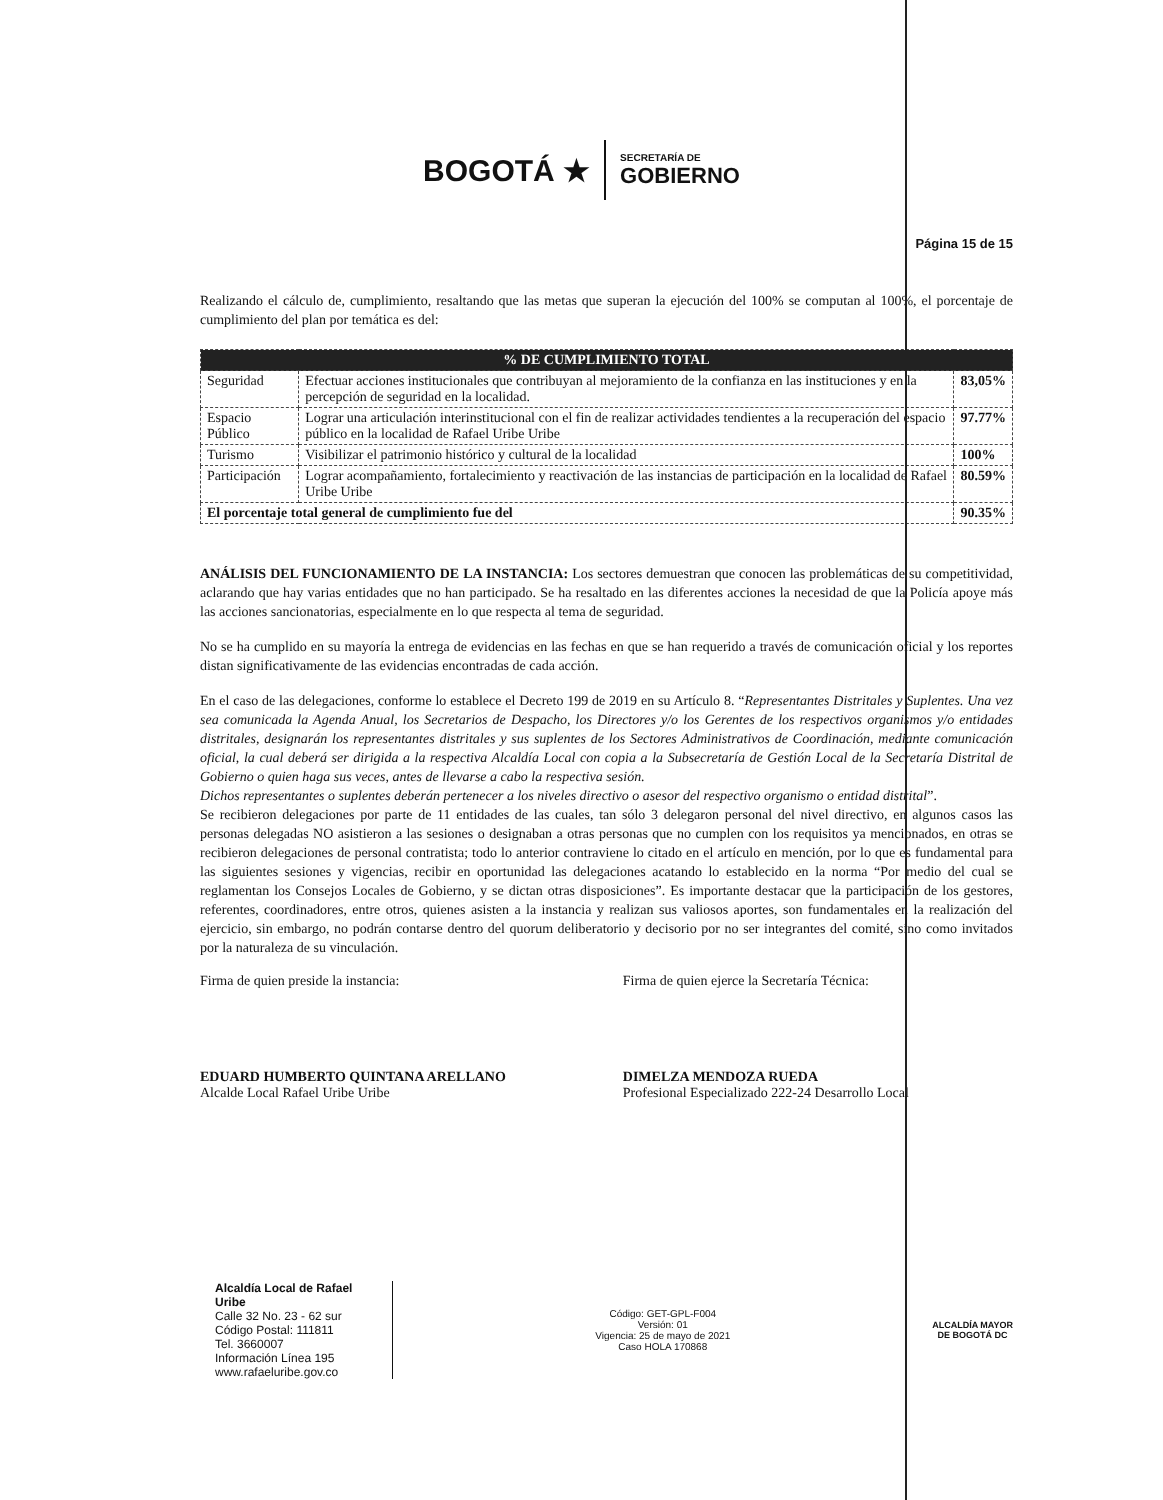BOGOTÁ ★
SECRETARÍA DE
GOBIERNO
Página 15 de 15
Realizando el cálculo de, cumplimiento, resaltando que las metas que superan la ejecución del 100% se computan al 100%, el porcentaje de cumplimiento del plan por temática es del:
| % DE CUMPLIMIENTO TOTAL | | |
| --- | --- | --- |
| Seguridad | Efectuar acciones institucionales que contribuyan al mejoramiento de la confianza en las instituciones y en la percepción de seguridad en la localidad. | 83,05% |
| Espacio Público | Lograr una articulación interinstitucional con el fin de realizar actividades tendientes a la recuperación del espacio público en la localidad de Rafael Uribe Uribe | 97.77% |
| Turismo | Visibilizar el patrimonio histórico y cultural de la localidad | 100% |
| Participación | Lograr acompañamiento, fortalecimiento y reactivación de las instancias de participación en la localidad de Rafael Uribe Uribe | 80.59% |
| El porcentaje total general de cumplimiento fue del | | 90.35% |
ANÁLISIS DEL FUNCIONAMIENTO DE LA INSTANCIA: Los sectores demuestran que conocen las problemáticas de su competitividad, aclarando que hay varias entidades que no han participado. Se ha resaltado en las diferentes acciones la necesidad de que la Policía apoye más las acciones sancionatorias, especialmente en lo que respecta al tema de seguridad.
No se ha cumplido en su mayoría la entrega de evidencias en las fechas en que se han requerido a través de comunicación oficial y los reportes distan significativamente de las evidencias encontradas de cada acción.
En el caso de las delegaciones, conforme lo establece el Decreto 199 de 2019 en su Artículo 8. “Representantes Distritales y Suplentes. Una vez sea comunicada la Agenda Anual, los Secretarios de Despacho, los Directores y/o los Gerentes de los respectivos organismos y/o entidades distritales, designarán los representantes distritales y sus suplentes de los Sectores Administrativos de Coordinación, mediante comunicación oficial, la cual deberá ser dirigida a la respectiva Alcaldía Local con copia a la Subsecretaría de Gestión Local de la Secretaría Distrital de Gobierno o quien haga sus veces, antes de llevarse a cabo la respectiva sesión.
Dichos representantes o suplentes deberán pertenecer a los niveles directivo o asesor del respectivo organismo o entidad distrital”.
Se recibieron delegaciones por parte de 11 entidades de las cuales, tan sólo 3 delegaron personal del nivel directivo, en algunos casos las personas delegadas NO asistieron a las sesiones o designaban a otras personas que no cumplen con los requisitos ya mencionados, en otras se recibieron delegaciones de personal contratista; todo lo anterior contraviene lo citado en el artículo en mención, por lo que es fundamental para las siguientes sesiones y vigencias, recibir en oportunidad las delegaciones acatando lo establecido en la norma “Por medio del cual se reglamentan los Consejos Locales de Gobierno, y se dictan otras disposiciones”. Es importante destacar que la participación de los gestores, referentes, coordinadores, entre otros, quienes asisten a la instancia y realizan sus valiosos aportes, son fundamentales en la realización del ejercicio, sin embargo, no podrán contarse dentro del quorum deliberatorio y decisorio por no ser integrantes del comité, sino como invitados por la naturaleza de su vinculación.
Firma de quien preside la instancia:
EDUARD HUMBERTO QUINTANA ARELLANO
Alcalde Local Rafael Uribe Uribe
Firma de quien ejerce la Secretaría Técnica:
DIMELZA MENDOZA RUEDA
Profesional Especializado 222-24 Desarrollo Local
Alcaldía Local de Rafael
Uribe
Calle 32 No. 23 - 62 sur
Código Postal: 111811
Tel. 3660007
Información Línea 195
www.rafaeluribe.gov.co
Código: GET-GPL-F004
Versión: 01
Vigencia: 25 de mayo de 2021
Caso HOLA 170868
ALCALDÍA MAYOR
DE BOGOTÁ DC